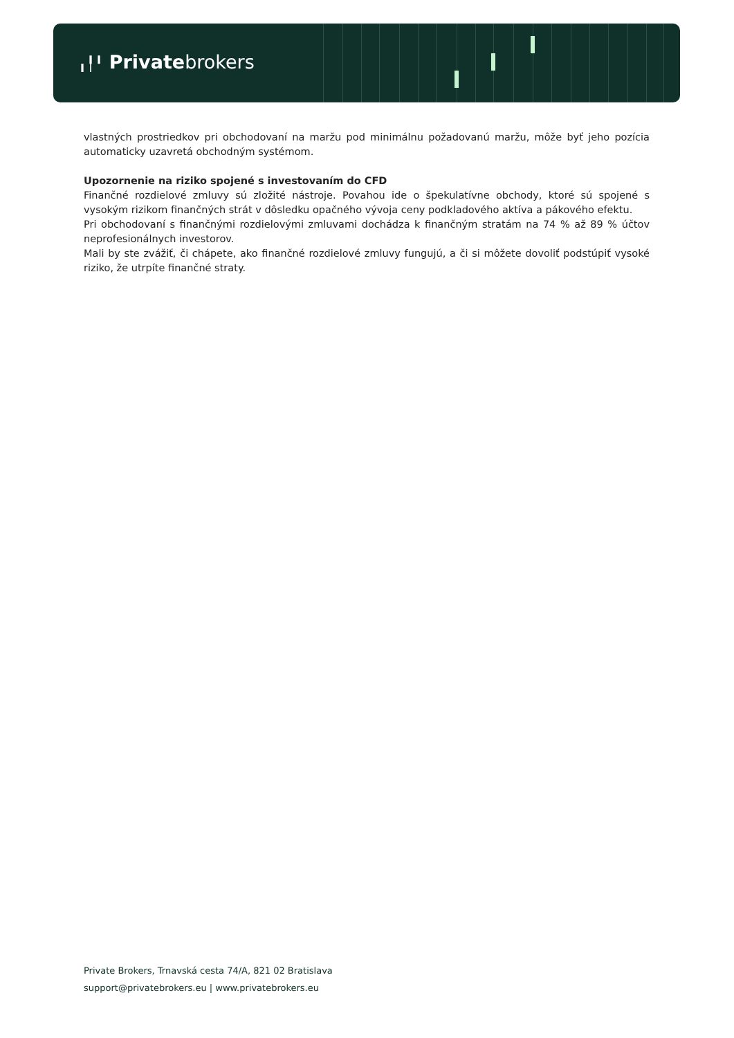╻╿╹ Privatebrokers
vlastných prostriedkov pri obchodovaní na maržu pod minimálnu požadovanú maržu, môže byť jeho pozícia automaticky uzavretá obchodným systémom.
Upozornenie na riziko spojené s investovaním do CFD
Finančné rozdielové zmluvy sú zložité nástroje. Povahou ide o špekulatívne obchody, ktoré sú spojené s vysokým rizikom finančných strát v dôsledku opačného vývoja ceny podkladového aktíva a pákového efektu.
Pri obchodovaní s finančnými rozdielovými zmluvami dochádza k finančným stratám na 74 % až 89 % účtov neprofesionálnych investorov.
Mali by ste zvážiť, či chápete, ako finančné rozdielové zmluvy fungujú, a či si môžete dovoliť podstúpiť vysoké riziko, že utrpíte finančné straty.
Private Brokers, Trnavská cesta 74/A, 821 02 Bratislava
support@privatebrokers.eu | www.privatebrokers.eu